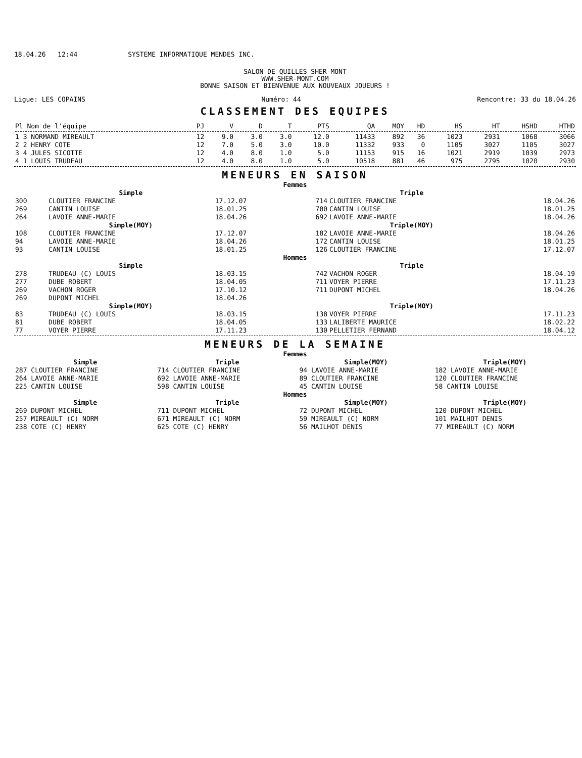18.04.26 12:44 SYSTEME INFORMATIQUE MENDES INC.
SALON DE QUILLES SHER-MONT
WWW.SHER-MONT.COM
BONNE SAISON ET BIENVENUE AUX NOUVEAUX JOUEURS !
Ligue: LES COPAINS Numéro: 44 Rencontre: 33 du 18.04.26
CLASSEMENT DES EQUIPES
| Pl Nom de l'équipe | PJ | V | D | T | PTS | QA | MOY | HD | HS | HT | HSHD | HTHD |
| --- | --- | --- | --- | --- | --- | --- | --- | --- | --- | --- | --- | --- |
| 1 3 NORMAND MIREAULT | 12 | 9.0 | 3.0 | 3.0 | 12.0 | 11433 | 892 | 36 | 1023 | 2931 | 1068 | 3066 |
| 2 2 HENRY COTE | 12 | 7.0 | 5.0 | 3.0 | 10.0 | 11332 | 933 | 0 | 1105 | 3027 | 1105 | 3027 |
| 3 4 JULES SICOTTE | 12 | 4.0 | 8.0 | 1.0 | 5.0 | 11153 | 915 | 16 | 1021 | 2919 | 1039 | 2973 |
| 4 1 LOUIS TRUDEAU | 12 | 4.0 | 8.0 | 1.0 | 5.0 | 10518 | 881 | 46 | 975 | 2795 | 1020 | 2930 |
MENEURS EN SAISON
| Femmes | | | | | |
| | Simple | | | Triple | |
| 300 | CLOUTIER FRANCINE | 17.12.07 | 714 | CLOUTIER FRANCINE | 18.04.26 |
| 269 | CANTIN LOUISE | 18.01.25 | 700 | CANTIN LOUISE | 18.01.25 |
| 264 | LAVOIE ANNE-MARIE | 18.04.26 | 692 | LAVOIE ANNE-MARIE | 18.04.26 |
| | Simple(MOY) | | | Triple(MOY) | |
| 108 | CLOUTIER FRANCINE | 17.12.07 | 182 | LAVOIE ANNE-MARIE | 18.04.26 |
| 94 | LAVOIE ANNE-MARIE | 18.04.26 | 172 | CANTIN LOUISE | 18.01.25 |
| 93 | CANTIN LOUISE | 18.01.25 | 126 | CLOUTIER FRANCINE | 17.12.07 |
| Hommes | | | | | |
| | Simple | | | Triple | |
| 278 | TRUDEAU (C) LOUIS | 18.03.15 | 742 | VACHON ROGER | 18.04.19 |
| 277 | DUBE ROBERT | 18.04.05 | 711 | VOYER PIERRE | 17.11.23 |
| 269 | VACHON ROGER | 17.10.12 | 711 | DUPONT MICHEL | 18.04.26 |
| 269 | DUPONT MICHEL | 18.04.26 | | | |
| | Simple(MOY) | | | Triple(MOY) | |
| 83 | TRUDEAU (C) LOUIS | 18.03.15 | 138 | VOYER PIERRE | 17.11.23 |
| 81 | DUBE ROBERT | 18.04.05 | 133 | LALIBERTE MAURICE | 18.02.22 |
| 77 | VOYER PIERRE | 17.11.23 | 130 | PELLETIER FERNAND | 18.04.12 |
MENEURS DE LA SEMAINE
| Femmes | | | |
| Simple | Triple | Simple(MOY) | Triple(MOY) |
| 287 CLOUTIER FRANCINE | 714 CLOUTIER FRANCINE | 94 LAVOIE ANNE-MARIE | 182 LAVOIE ANNE-MARIE |
| 264 LAVOIE ANNE-MARIE | 692 LAVOIE ANNE-MARIE | 89 CLOUTIER FRANCINE | 120 CLOUTIER FRANCINE |
| 225 CANTIN LOUISE | 598 CANTIN LOUISE | 45 CANTIN LOUISE | 58 CANTIN LOUISE |
| Hommes | | | |
| Simple | Triple | Simple(MOY) | Triple(MOY) |
| 269 DUPONT MICHEL | 711 DUPONT MICHEL | 72 DUPONT MICHEL | 120 DUPONT MICHEL |
| 257 MIREAULT (C) NORM | 671 MIREAULT (C) NORM | 59 MIREAULT (C) NORM | 101 MAILHOT DENIS |
| 238 COTE (C) HENRY | 625 COTE (C) HENRY | 56 MAILHOT DENIS | 77 MIREAULT (C) NORM |